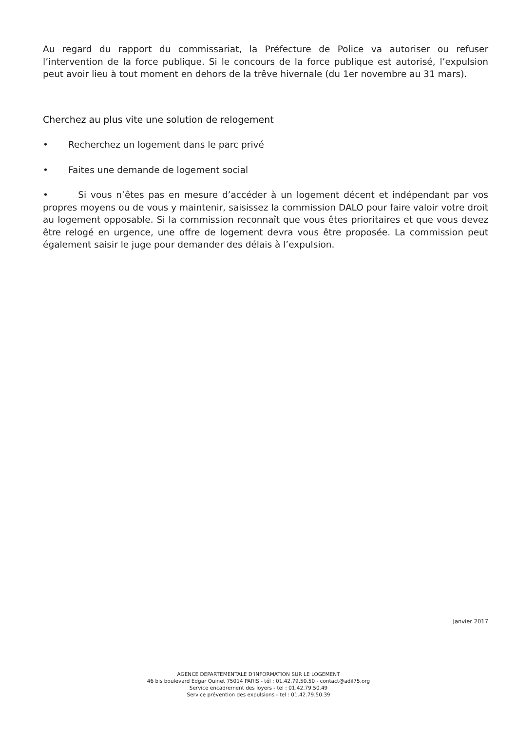Au regard du rapport du commissariat, la Préfecture de Police va autoriser ou refuser l’intervention de la force publique. Si le concours de la force publique est autorisé, l’expulsion peut avoir lieu à tout moment en dehors de la trêve hivernale (du 1er novembre au 31 mars).
Cherchez au plus vite une solution de relogement
• Recherchez un logement dans le parc privé
• Faites une demande de logement social
• Si vous n’êtes pas en mesure d’accéder à un logement décent et indépendant par vos propres moyens ou de vous y maintenir, saisissez la commission DALO pour faire valoir votre droit au logement opposable. Si la commission reconnaît que vous êtes prioritaires et que vous devez être relogé en urgence, une offre de logement devra vous être proposée. La commission peut également saisir le juge pour demander des délais à l’expulsion.
Janvier 2017
AGENCE DEPARTEMENTALE D’INFORMATION SUR LE LOGEMENT
46 bis boulevard Edgar Quinet 75014 PARIS - tél : 01.42.79.50.50 - contact@adil75.org
Service encadrement des loyers - tel : 01.42.79.50.49
Service prévention des expulsions - tel : 01.42.79.50.39